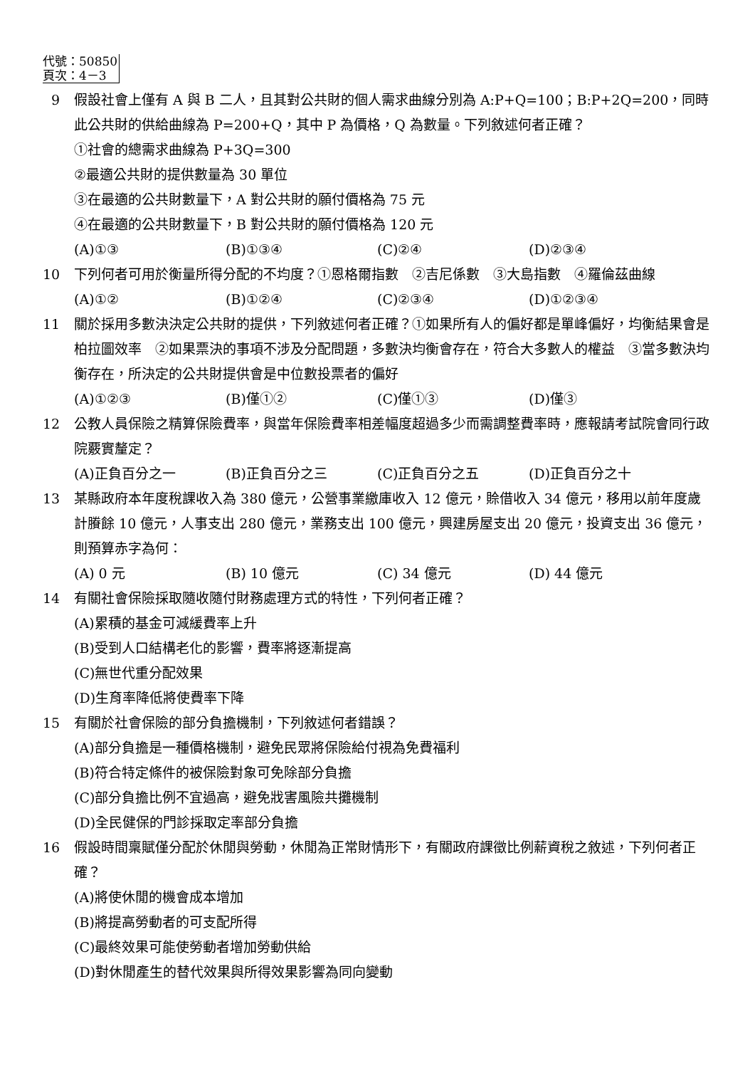代號：50850
頁次：4－3
9 假設社會上僅有 A 與 B 二人，且其對公共財的個人需求曲線分別為 A:P+Q=100；B:P+2Q=200，同時此公共財的供給曲線為 P=200+Q，其中 P 為價格，Q 為數量。下列敘述何者正確？
①社會的總需求曲線為 P+3Q=300
②最適公共財的提供數量為 30 單位
③在最適的公共財數量下，A 對公共財的願付價格為 75 元
④在最適的公共財數量下，B 對公共財的願付價格為 120 元
(A)①③ (B)①③④ (C)②④ (D)②③④
10 下列何者可用於衡量所得分配的不均度？①恩格爾指數　②吉尼係數　③大島指數　④羅倫茲曲線
(A)①② (B)①②④ (C)②③④ (D)①②③④
11 關於採用多數決決定公共財的提供，下列敘述何者正確？①如果所有人的偏好都是單峰偏好，均衡結果會是柏拉圖效率　②如果票決的事項不涉及分配問題，多數決均衡會存在，符合大多數人的權益　③當多數決均衡存在，所決定的公共財提供會是中位數投票者的偏好
(A)①②③ (B)僅①② (C)僅①③ (D)僅③
12 公教人員保險之精算保險費率，與當年保險費率相差幅度超過多少而需調整費率時，應報請考試院會同行政院覈實釐定？
(A)正負百分之一 (B)正負百分之三 (C)正負百分之五 (D)正負百分之十
13 某縣政府本年度稅課收入為 380 億元，公營事業繳庫收入 12 億元，賒借收入 34 億元，移用以前年度歲計賸餘 10 億元，人事支出 280 億元，業務支出 100 億元，興建房屋支出 20 億元，投資支出 36 億元，則預算赤字為何：
(A) 0 元 (B) 10 億元 (C) 34 億元 (D) 44 億元
14 有關社會保險採取隨收隨付財務處理方式的特性，下列何者正確？
(A)累積的基金可減緩費率上升
(B)受到人口結構老化的影響，費率將逐漸提高
(C)無世代重分配效果
(D)生育率降低將使費率下降
15 有關於社會保險的部分負擔機制，下列敘述何者錯誤？
(A)部分負擔是一種價格機制，避免民眾將保險給付視為免費福利
(B)符合特定條件的被保險對象可免除部分負擔
(C)部分負擔比例不宜過高，避免戕害風險共攤機制
(D)全民健保的門診採取定率部分負擔
16 假設時間稟賦僅分配於休閒與勞動，休閒為正常財情形下，有關政府課徵比例薪資稅之敘述，下列何者正確？
(A)將使休閒的機會成本增加
(B)將提高勞動者的可支配所得
(C)最終效果可能使勞動者增加勞動供給
(D)對休閒產生的替代效果與所得效果影響為同向變動